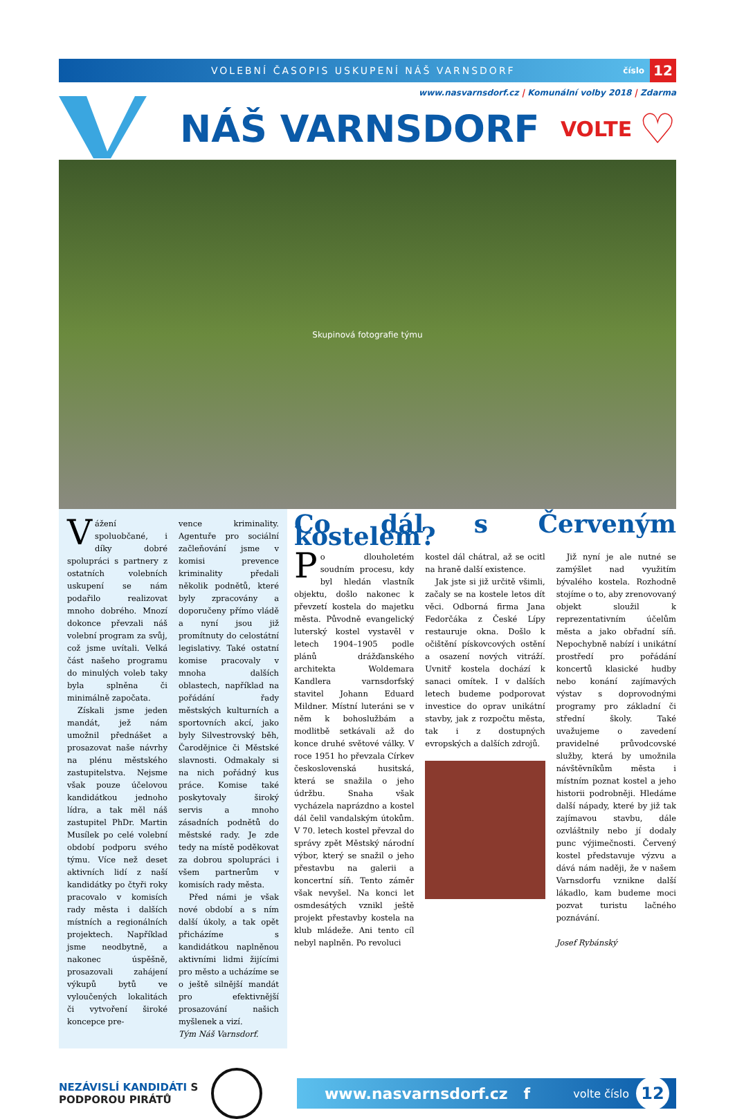VOLEBNÍ ČASOPIS USKUPENÍ NÁŠ VARNSDORF
číslo
12
www.nasvarnsdorf.cz | Komunální volby 2018 | Zdarma
NÁŠ VARNSDORF
VOLTE
♡
Skupinová fotografie týmu
Vážení spoluobčané, i díky dobré spolupráci s partnery z ostatních volebních uskupení se nám podařilo realizovat mnoho dobrého. Mnozí dokonce převzali náš volební program za svůj, což jsme uvítali. Velká část našeho programu do minulých voleb taky byla splněna či minimálně započata.
Získali jsme jeden mandát, jež nám umožnil přednášet a prosazovat naše návrhy na plénu městského zastupitelstva. Nejsme však pouze účelovou kandidátkou jednoho lídra, a tak měl náš zastupitel PhDr. Martin Musílek po celé volební období podporu svého týmu. Více než deset aktivních lidí z naší kandidátky po čtyři roky pracovalo v komisích rady města i dalších místních a regionálních projektech. Například jsme neodbytně, a nakonec úspěšně, prosazovali zahájení výkupů bytů ve vyloučených lokalitách či vytvoření široké koncepce pre-
vence kriminality. Agentuře pro sociální začleňování jsme v komisi prevence kriminality předali několik podnětů, které byly zpracovány a doporučeny přímo vládě a nyní jsou již promítnuty do celostátní legislativy. Také ostatní komise pracovaly v mnoha dalších oblastech, například na pořádání řady městských kulturních a sportovních akcí, jako byly Silvestrovský běh, Čarodějnice či Městské slavnosti. Odmakaly si na nich pořádný kus práce. Komise také poskytovaly široký servis a mnoho zásadních podnětů do městské rady. Je zde tedy na místě poděkovat za dobrou spolupráci i všem partnerům v komisích rady města.
Před námi je však nové období a s ním další úkoly, a tak opět přicházíme s kandidátkou naplněnou aktivními lidmi žijícími pro město a ucházíme se o ještě silnější mandát pro efektivnější prosazování našich myšlenek a vizí.
Tým Náš Varnsdorf.
Co dál s Červeným kostelem?
Po dlouholetém soudním procesu, kdy byl hledán vlastník objektu, došlo nakonec k převzetí kostela do majetku města. Původně evangelický luterský kostel vystavěl v letech 1904–1905 podle plánů drážďanského architekta Woldemara Kandlera varnsdorfský stavitel Johann Eduard Mildner. Místní luteráni se v něm k bohoslužbám a modlitbě setkávali až do konce druhé světové války. V roce 1951 ho převzala Církev československá husitská, která se snažila o jeho údržbu. Snaha však vycházela naprázdno a kostel dál čelil vandalským útokům. V 70. letech kostel převzal do správy zpět Městský národní výbor, který se snažil o jeho přestavbu na galerii a koncertní síň. Tento záměr však nevyšel. Na konci let osmdesátých vznikl ještě projekt přestavby kostela na klub mládeže. Ani tento cíl nebyl naplněn. Po revoluci
kostel dál chátral, až se ocitl na hraně další existence.
Jak jste si již určitě všimli, začaly se na kostele letos dít věci. Odborná firma Jana Fedorčáka z České Lípy restauruje okna. Došlo k očištění pískovcových ostění a osazení nových vitráží. Uvnitř kostela dochází k sanaci omítek. I v dalších letech budeme podporovat investice do oprav unikátní stavby, jak z rozpočtu města, tak i z dostupných evropských a dalších zdrojů.
Již nyní je ale nutné se zamýšlet nad využitím bývalého kostela. Rozhodně stojíme o to, aby zrenovovaný objekt sloužil k reprezentativním účelům města a jako obřadní síň. Nepochybně nabízí i unikátní prostředí pro pořádání koncertů klasické hudby nebo konání zajímavých výstav s doprovodnými programy pro základní či střední školy. Také uvažujeme o zavedení pravidelné průvodcovské služby, která by umožnila návštěvníkům města i místním poznat kostel a jeho historii podrobněji. Hledáme další nápady, které by již tak zajímavou stavbu, dále ozvláštnily nebo jí dodaly punc výjimečnosti. Červený kostel představuje výzvu a dává nám naději, že v našem Varnsdorfu vznikne další lákadlo, kam budeme moci pozvat turistu lačného poznávání.
Josef Rybánský
NEZÁVISLÍ KANDIDÁTI S PODPOROU PIRÁTŮ
www.nasvarnsdorf.cz f
volte číslo
12